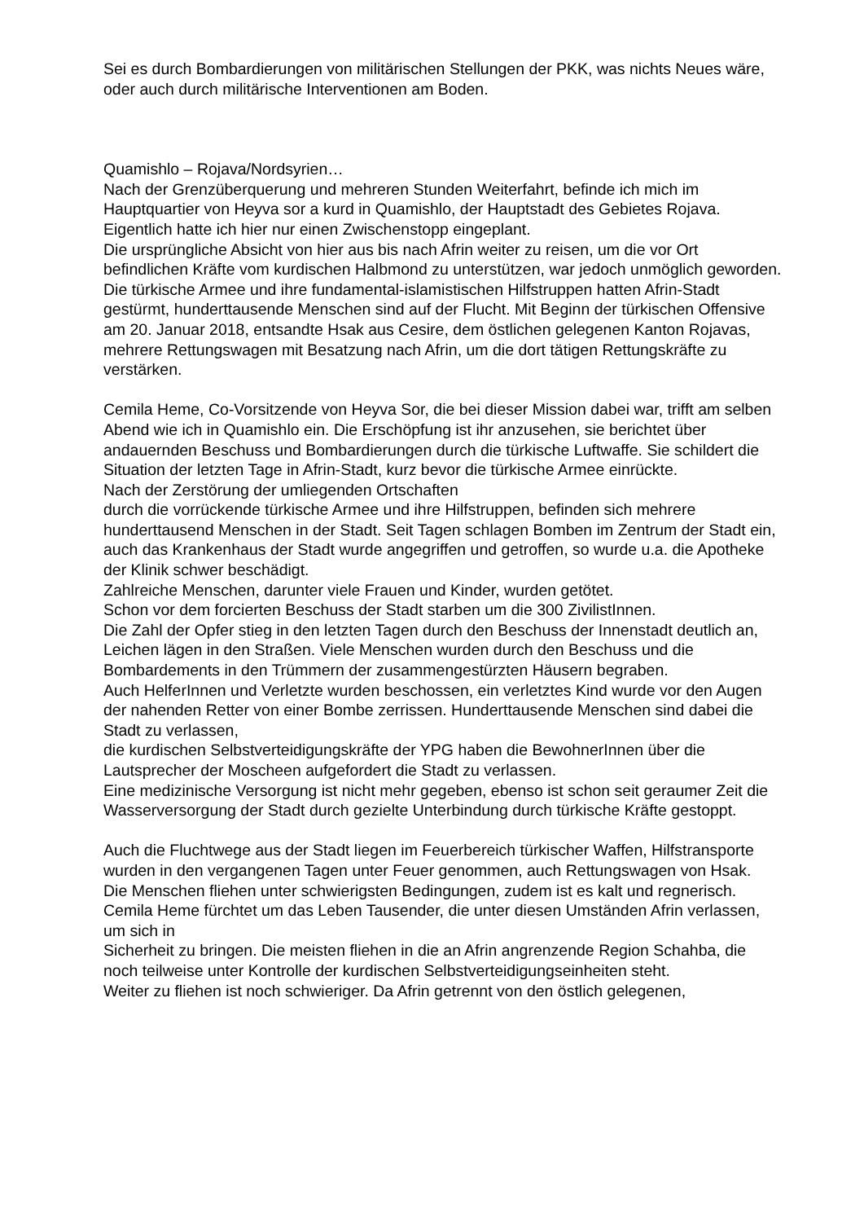Sei es durch Bombardierungen von militärischen Stellungen der PKK, was nichts Neues wäre, oder auch durch militärische Interventionen am Boden.
Quamishlo – Rojava/Nordsyrien…
Nach der Grenzüberquerung und mehreren Stunden Weiterfahrt, befinde ich mich im Hauptquartier von Heyva sor a kurd in Quamishlo, der Hauptstadt des Gebietes Rojava.
Eigentlich hatte ich hier nur einen Zwischenstopp eingeplant.
Die ursprüngliche Absicht von hier aus bis nach Afrin weiter zu reisen, um die vor Ort befindlichen Kräfte vom kurdischen Halbmond zu unterstützen, war jedoch unmöglich geworden.
Die türkische Armee und ihre fundamental-islamistischen Hilfstruppen hatten Afrin-Stadt gestürmt, hunderttausende Menschen sind auf der Flucht. Mit Beginn der türkischen Offensive am 20. Januar 2018, entsandte Hsak aus Cesire, dem östlichen gelegenen Kanton Rojavas, mehrere Rettungswagen mit Besatzung nach Afrin, um die dort tätigen Rettungskräfte zu verstärken.
Cemila Heme, Co-Vorsitzende von Heyva Sor, die bei dieser Mission dabei war, trifft am selben Abend wie ich in Quamishlo ein. Die Erschöpfung ist ihr anzusehen, sie berichtet über andauernden Beschuss und Bombardierungen durch die türkische Luftwaffe. Sie schildert die Situation der letzten Tage in Afrin-Stadt, kurz bevor die türkische Armee einrückte.
Nach der Zerstörung der umliegenden Ortschaften
durch die vorrückende türkische Armee und ihre Hilfstruppen, befinden sich mehrere hunderttausend Menschen in der Stadt. Seit Tagen schlagen Bomben im Zentrum der Stadt ein, auch das Krankenhaus der Stadt wurde angegriffen und getroffen, so wurde u.a. die Apotheke der Klinik schwer beschädigt.
Zahlreiche Menschen, darunter viele Frauen und Kinder, wurden getötet.
Schon vor dem forcierten Beschuss der Stadt starben um die 300 ZivilistInnen.
Die Zahl der Opfer stieg in den letzten Tagen durch den Beschuss der Innenstadt deutlich an, Leichen lägen in den Straßen. Viele Menschen wurden durch den Beschuss und die Bombardements in den Trümmern der zusammengestürzten Häusern begraben.
Auch HelferInnen und Verletzte wurden beschossen, ein verletztes Kind wurde vor den Augen der nahenden Retter von einer Bombe zerrissen. Hunderttausende Menschen sind dabei die Stadt zu verlassen,
die kurdischen Selbstverteidigungskräfte der YPG haben die BewohnerInnen über die Lautsprecher der Moscheen aufgefordert die Stadt zu verlassen.
Eine medizinische Versorgung ist nicht mehr gegeben, ebenso ist schon seit geraumer Zeit die Wasserversorgung der Stadt durch gezielte Unterbindung durch türkische Kräfte gestoppt.
Auch die Fluchtwege aus der Stadt liegen im Feuerbereich türkischer Waffen, Hilfstransporte wurden in den vergangenen Tagen unter Feuer genommen, auch Rettungswagen von Hsak.
Die Menschen fliehen unter schwierigsten Bedingungen, zudem ist es kalt und regnerisch.
Cemila Heme fürchtet um das Leben Tausender, die unter diesen Umständen Afrin verlassen, um sich in
Sicherheit zu bringen. Die meisten fliehen in die an Afrin angrenzende Region Schahba, die noch teilweise unter Kontrolle der kurdischen Selbstverteidigungseinheiten steht.
Weiter zu fliehen ist noch schwieriger. Da Afrin getrennt von den östlich gelegenen,